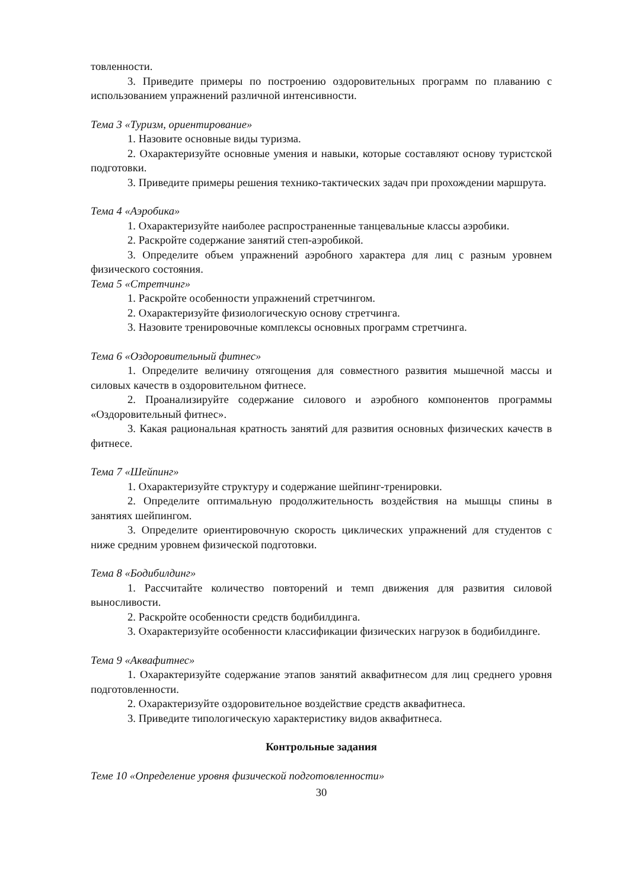товленности.
3. Приведите примеры по построению оздоровительных программ по плаванию с использованием упражнений различной интенсивности.
Тема 3 «Туризм, ориентирование»
1. Назовите основные виды туризма.
2. Охарактеризуйте основные умения и навыки, которые составляют основу туристской подготовки.
3. Приведите примеры решения технико-тактических задач при прохождении маршрута.
Тема 4 «Аэробика»
1. Охарактеризуйте наиболее распространенные танцевальные классы аэробики.
2. Раскройте содержание занятий степ-аэробикой.
3. Определите объем упражнений аэробного характера для лиц с разным уровнем физического состояния.
Тема 5 «Стретчинг»
1. Раскройте особенности упражнений стретчингом.
2. Охарактеризуйте физиологическую основу стретчинга.
3. Назовите тренировочные комплексы основных программ стретчинга.
Тема 6 «Оздоровительный фитнес»
1. Определите величину отягощения для совместного развития мышечной массы и силовых качеств в оздоровительном фитнесе.
2. Проанализируйте содержание силового и аэробного компонентов программы «Оздоровительный фитнес».
3. Какая рациональная кратность занятий для развития основных физических качеств в фитнесе.
Тема 7 «Шейпинг»
1. Охарактеризуйте структуру и содержание шейпинг-тренировки.
2. Определите оптимальную продолжительность воздействия на мышцы спины в занятиях шейпингом.
3. Определите ориентировочную скорость циклических упражнений для студентов с ниже средним уровнем физической подготовки.
Тема 8 «Бодибилдинг»
1. Рассчитайте количество повторений и темп движения для развития силовой выносливости.
2. Раскройте особенности средств бодибилдинга.
3. Охарактеризуйте особенности классификации физических нагрузок в бодибилдинге.
Тема 9 «Аквафитнес»
1. Охарактеризуйте содержание этапов занятий аквафитнесом для лиц среднего уровня подготовленности.
2. Охарактеризуйте оздоровительное воздействие средств аквафитнеса.
3. Приведите типологическую характеристику видов аквафитнеса.
Контрольные задания
Теме 10 «Определение уровня физической подготовленности»
30